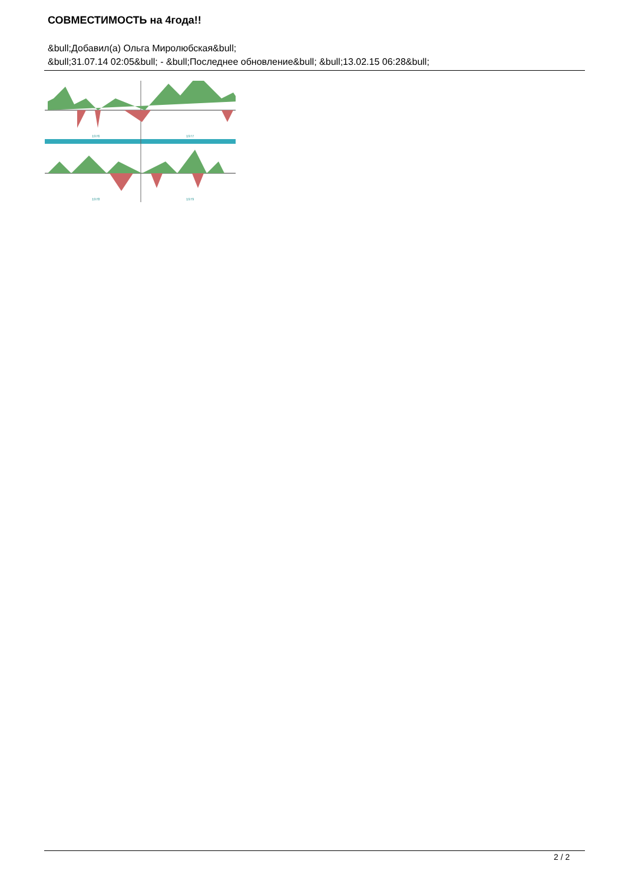СОВМЕСТИМОСТЬ на 4года!!
&bull;Добавил(а) Ольга Миролюбская&bull;
&bull;31.07.14 02:05&bull; - &bull;Последнее обновление&bull; &bull;13.02.15 06:28&bull;
1976
1977
1978
1979
2 / 2